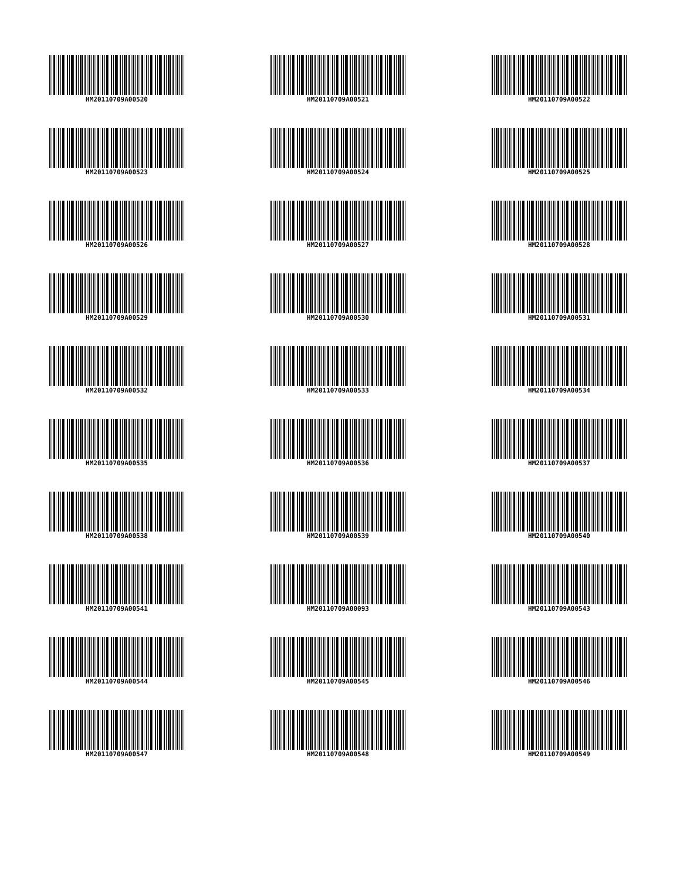HM20110709A00520
HM20110709A00521
HM20110709A00522
HM20110709A00523
HM20110709A00524
HM20110709A00525
HM20110709A00526
HM20110709A00527
HM20110709A00528
HM20110709A00529
HM20110709A00530
HM20110709A00531
HM20110709A00532
HM20110709A00533
HM20110709A00534
HM20110709A00535
HM20110709A00536
HM20110709A00537
HM20110709A00538
HM20110709A00539
HM20110709A00540
HM20110709A00541
HM20110709A00093
HM20110709A00543
HM20110709A00544
HM20110709A00545
HM20110709A00546
HM20110709A00547
HM20110709A00548
HM20110709A00549